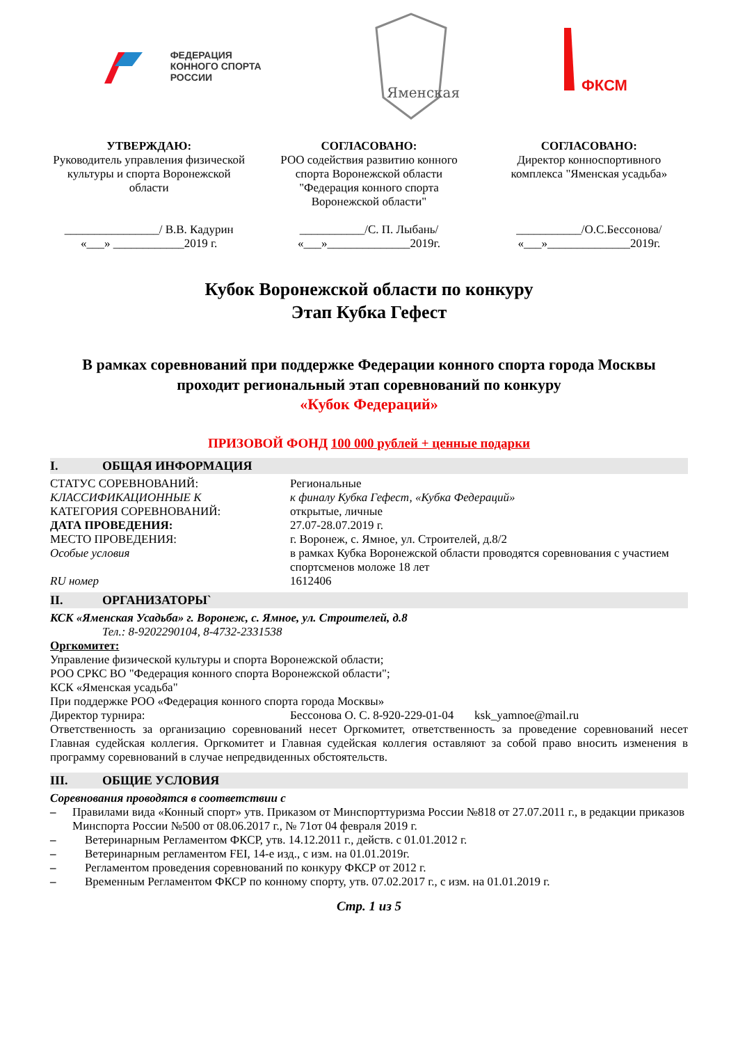ФЕДЕРАЦИЯ
КОННОГО СПОРТА
РОССИИ
Яменская
ФКСМ
УТВЕРЖДАЮ:
Руководитель управления физической культуры и спорта Воронежской области
________________/ В.В. Кадурин
«___» ____________2019 г.
СОГЛАСОВАНО:
РОО содействия развитию конного спорта Воронежской области "Федерация конного спорта Воронежской области"
___________/С. П. Лыбань/
«___»______________2019г.
СОГЛАСОВАНО:
Директор конноспортивного комплекса "Яменская усадьба»
___________/О.С.Бессонова/
«___»______________2019г.
Кубок Воронежской области по конкуру
Этап Кубка Гефест
В рамках соревнований при поддержке Федерации конного спорта города Москвы проходит региональный этап соревнований по конкуру
«Кубок Федераций»
ПРИЗОВОЙ ФОНД 100 000 рублей + ценные подарки
I. ОБЩАЯ ИНФОРМАЦИЯ
СТАТУС СОРЕВНОВАНИЙ: Региональные
КЛАССИФИКАЦИОННЫЕ К к финалу Кубка Гефест, «Кубка Федераций»
КАТЕГОРИЯ СОРЕВНОВАНИЙ: открытые, личные
ДАТА ПРОВЕДЕНИЯ: 27.07-28.07.2019 г.
МЕСТО ПРОВЕДЕНИЯ: г. Воронеж, с. Ямное, ул. Строителей, д.8/2
Особые условия в рамках Кубка Воронежской области проводятся соревнования с участием спортсменов моложе 18 лет
RU номер 1612406
II. ОРГАНИЗАТОРЫ`
КСК «Яменская Усадьба» г. Воронеж, с. Ямное, ул. Строителей, д.8
Тел.: 8-9202290104, 8-4732-2331538
Оргкомитет:
Управление физической культуры и спорта Воронежской области;
РОО СРКС ВО "Федерация конного спорта Воронежской области";
КСК «Яменская усадьба"
При поддержке РОО «Федерация конного спорта города Москвы»
Директор турнира: Бессонова О. С. 8-920-229-01-04 ksk_yamnoe@mail.ru
Ответственность за организацию соревнований несет Оргкомитет, ответственность за проведение соревнований несет Главная судейская коллегия. Оргкомитет и Главная судейская коллегия оставляют за собой право вносить изменения в программу соревнований в случае непредвиденных обстоятельств.
III. ОБЩИЕ УСЛОВИЯ
Соревнования проводятся в соответствии с
– Правилами вида «Конный спорт» утв. Приказом от Минспорттуризма России №818 от 27.07.2011 г., в редакции приказов Минспорта России №500 от 08.06.2017 г., № 71от 04 февраля 2019 г.
– Ветеринарным Регламентом ФКСР, утв. 14.12.2011 г., действ. с 01.01.2012 г.
– Ветеринарным регламентом FEI, 14-е изд., с изм. на 01.01.2019г.
– Регламентом проведения соревнований по конкуру ФКСР от 2012 г.
– Временным Регламентом ФКСР по конному спорту, утв. 07.02.2017 г., с изм. на 01.01.2019 г.
Стр. 1 из 5